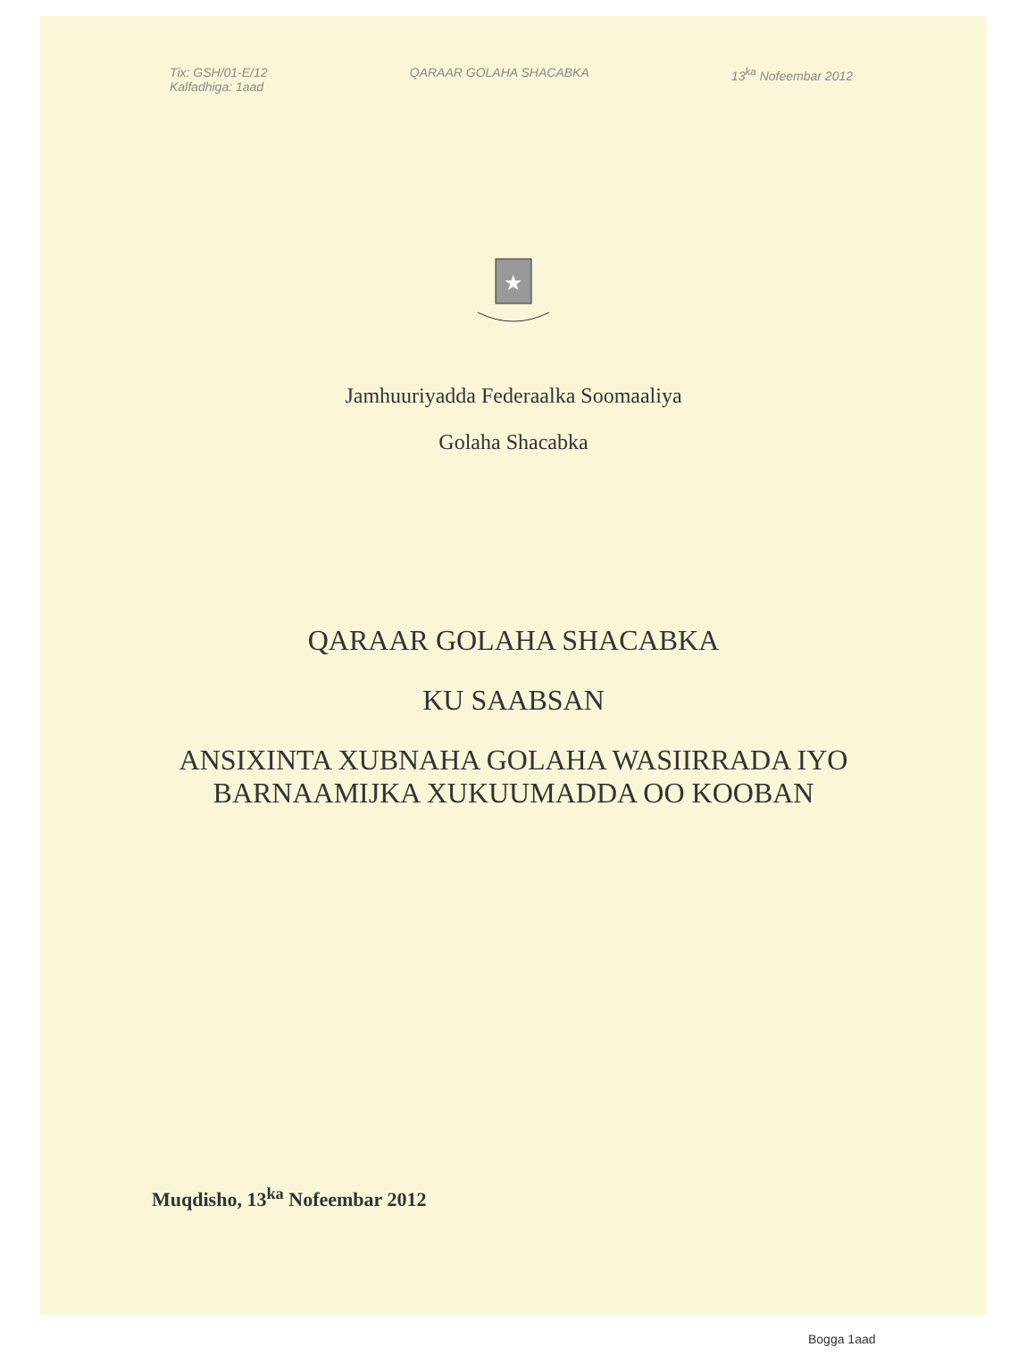Tix: GSH/01-E/12
Kalfadhiga: 1aad
QARAAR GOLAHA SHACABKA 13<sup>ka</sup> Nofeembar 2012
★
Jamhuuriyadda Federaalka Soomaaliya
Golaha Shacabka
QARAAR GOLAHA SHACABKA
KU SAABSAN
ANSIXINTA XUBNAHA GOLAHA WASIIRRADA IYO
BARNAAMIJKA XUKUUMADDA OO KOOBAN
Muqdisho, 13<sup>ka</sup> Nofeembar 2012
Bogga 1aad